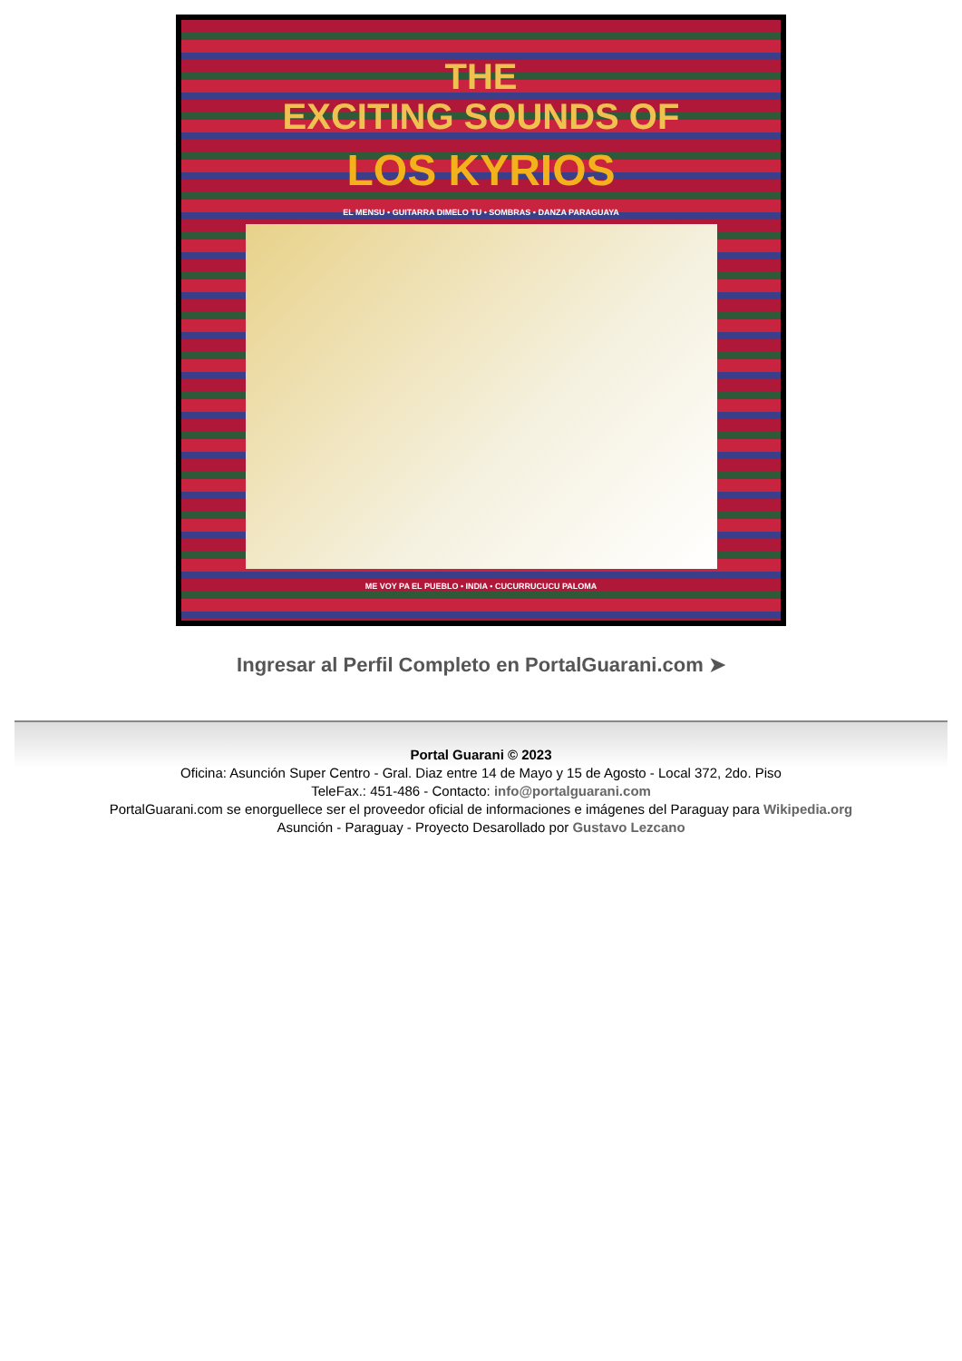THE
EXCITING SOUNDS OF
LOS KYRIOS
EL MENSU • GUITARRA DIMELO TU • SOMBRAS • DANZA PARAGUAYA
ME VOY PA EL PUEBLO • INDIA • CUCURRUCUCU PALOMA
Ingresar al Perfil Completo en PortalGuarani.com ➤
Portal Guarani © 2023
Oficina: Asunción Super Centro - Gral. Diaz entre 14 de Mayo y 15 de Agosto - Local 372, 2do. Piso
TeleFax.: 451-486 - Contacto: info@portalguarani.com
PortalGuarani.com se enorguellece ser el proveedor oficial de informaciones e imágenes del Paraguay para Wikipedia.org
Asunción - Paraguay - Proyecto Desarollado por Gustavo Lezcano